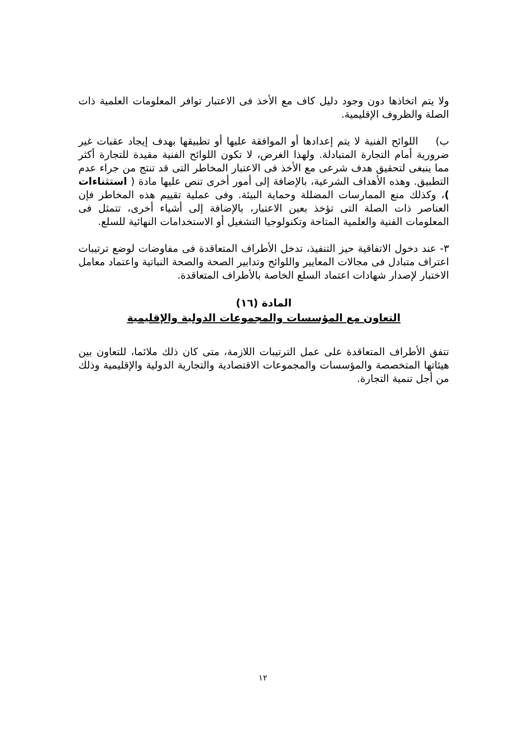ولا يتم اتخاذها دون وجود دليل كاف مع الأخذ فى الاعتبار توافر المعلومات العلمية ذات الصلة والظروف الإقليمية.
ب) اللوائح الفنية لا يتم إعدادها أو الموافقة عليها أو تطبيقها بهدف إيجاد عقبات غير ضرورية أمام التجارة المتبادلة. ولهذا الغرض، لا تكون اللوائح الفنية مقيدة للتجارة أكثر مما ينبغى لتحقيق هدف شرعى مع الأخذ فى الاعتبار المخاطر التى قد تنتج من جراء عدم التطبيق. وهذه الأهداف الشرعية، بالإضافة إلى أمور أخرى تنص عليها مادة ( استثناءات )، وكذلك منع الممارسات المضللة وحماية البيئة. وفى عملية تقييم هذه المخاطر فإن العناصر ذات الصلة التى تؤخذ بعين الاعتبار، بالإضافة إلى أشياء أخرى، تتمثل فى المعلومات الفنية والعلمية المتاحة وتكنولوجيا التشغيل أو الاستخدامات النهائية للسلع.
٣- عند دخول الاتفاقية حيز التنفيذ، تدخل الأطراف المتعاقدة فى مفاوضات لوضع ترتيبات اعتراف متبادل فى مجالات المعايير واللوائح وتدابير الصحة والصحة النباتية واعتماد معامل الاختبار لإصدار شهادات اعتماد السلع الخاصة بالأطراف المتعاقدة.
المادة (١٦)
التعاون مع المؤسسات والمجموعات الدولية والإقليمية
تتفق الأطراف المتعاقدة على عمل الترتيبات اللازمة، متى كان ذلك ملائما، للتعاون بين هيئاتها المتخصصة والمؤسسات والمجموعات الاقتصادية والتجارية الدولية والإقليمية وذلك من أجل تنمية التجارة.
١٢